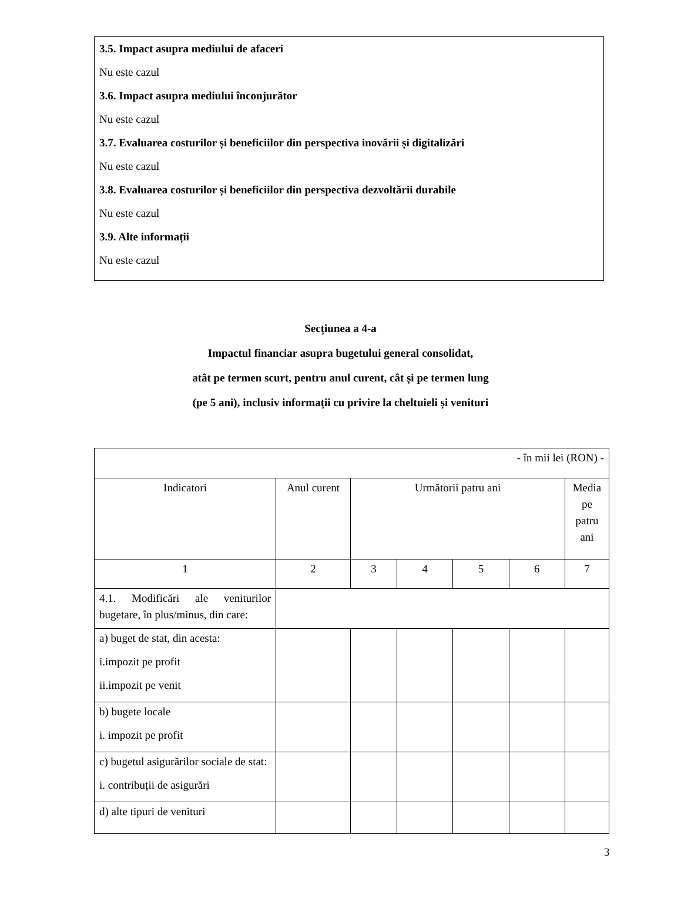3.5. Impact asupra mediului de afaceri
Nu este cazul
3.6. Impact asupra mediului înconjurător
Nu este cazul
3.7. Evaluarea costurilor și beneficiilor din perspectiva inovării și digitalizări
Nu este cazul
3.8. Evaluarea costurilor și beneficiilor din perspectiva dezvoltării durabile
Nu este cazul
3.9. Alte informații
Nu este cazul
Secțiunea a 4-a
Impactul financiar asupra bugetului general consolidat,
atât pe termen scurt, pentru anul curent, cât și pe termen lung
(pe 5 ani), inclusiv informații cu privire la cheltuieli și venituri
| - în mii lei (RON) - | | | | | | |
| Indicatori | Anul curent | Următorii patru ani | | | | Media pe patru ani |
| 1 | 2 | 3 | 4 | 5 | 6 | 7 |
| 4.1. Modificări ale veniturilor bugetare, în plus/minus, din care: | | | | | | |
| a) buget de stat, din acesta: i.impozit pe profit ii.impozit pe venit | | | | | | |
| b) bugete locale i. impozit pe profit | | | | | | |
| c) bugetul asigurărilor sociale de stat: i. contribuții de asigurări | | | | | | |
| d) alte tipuri de venituri | | | | | | |
3